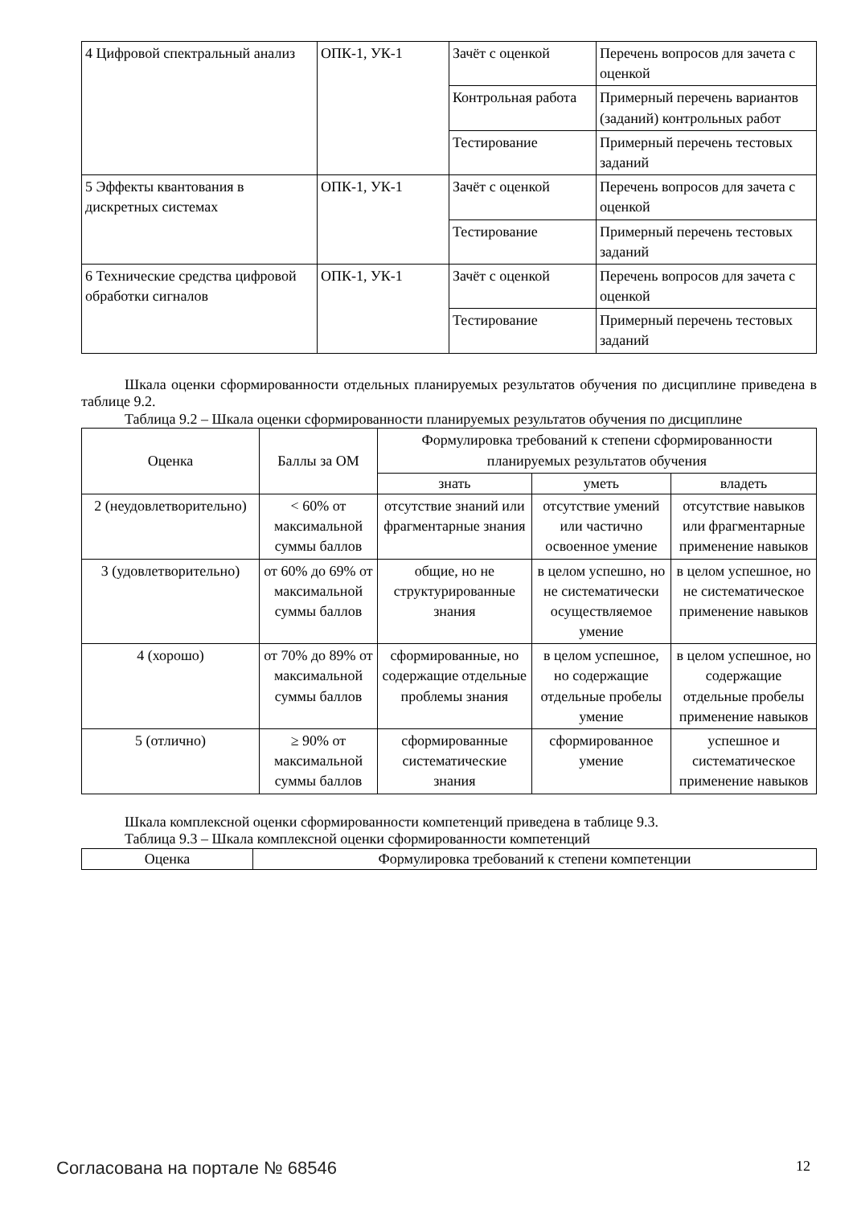| 4 Цифровой спектральный анализ | ОПК-1, УК-1 | Зачёт с оценкой | Перечень вопросов для зачета с оценкой |
| | | Контрольная работа | Примерный перечень вариантов (заданий) контрольных работ |
| | | Тестирование | Примерный перечень тестовых заданий |
| 5 Эффекты квантования в дискретных системах | ОПК-1, УК-1 | Зачёт с оценкой | Перечень вопросов для зачета с оценкой |
| | | Тестирование | Примерный перечень тестовых заданий |
| 6 Технические средства цифровой обработки сигналов | ОПК-1, УК-1 | Зачёт с оценкой | Перечень вопросов для зачета с оценкой |
| | | Тестирование | Примерный перечень тестовых заданий |
Шкала оценки сформированности отдельных планируемых результатов обучения по дисциплине приведена в таблице 9.2.
Таблица 9.2 – Шкала оценки сформированности планируемых результатов обучения по дисциплине
| Оценка | Баллы за ОМ | Формулировка требований к степени сформированности планируемых результатов обучения | | |
| --- | --- | --- | --- | --- |
| | | знать | уметь | владеть |
| 2 (неудовлетворительно) | < 60% от максимальной суммы баллов | отсутствие знаний или фрагментарные знания | отсутствие умений или частично освоенное умение | отсутствие навыков или фрагментарные применение навыков |
| 3 (удовлетворительно) | от 60% до 69% от максимальной суммы баллов | общие, но не структурированные знания | в целом успешно, но не систематически осуществляемое умение | в целом успешное, но не систематическое применение навыков |
| 4 (хорошо) | от 70% до 89% от максимальной суммы баллов | сформированные, но содержащие отдельные проблемы знания | в целом успешное, но содержащие отдельные пробелы умение | в целом успешное, но содержащие отдельные пробелы применение навыков |
| 5 (отлично) | ≥ 90% от максимальной суммы баллов | сформированные систематические знания | сформированное умение | успешное и систематическое применение навыков |
Шкала комплексной оценки сформированности компетенций приведена в таблице 9.3.
Таблица 9.3 – Шкала комплексной оценки сформированности компетенций
| Оценка | Формулировка требований к степени компетенции |
| --- | --- |
Согласована на портале № 68546 12